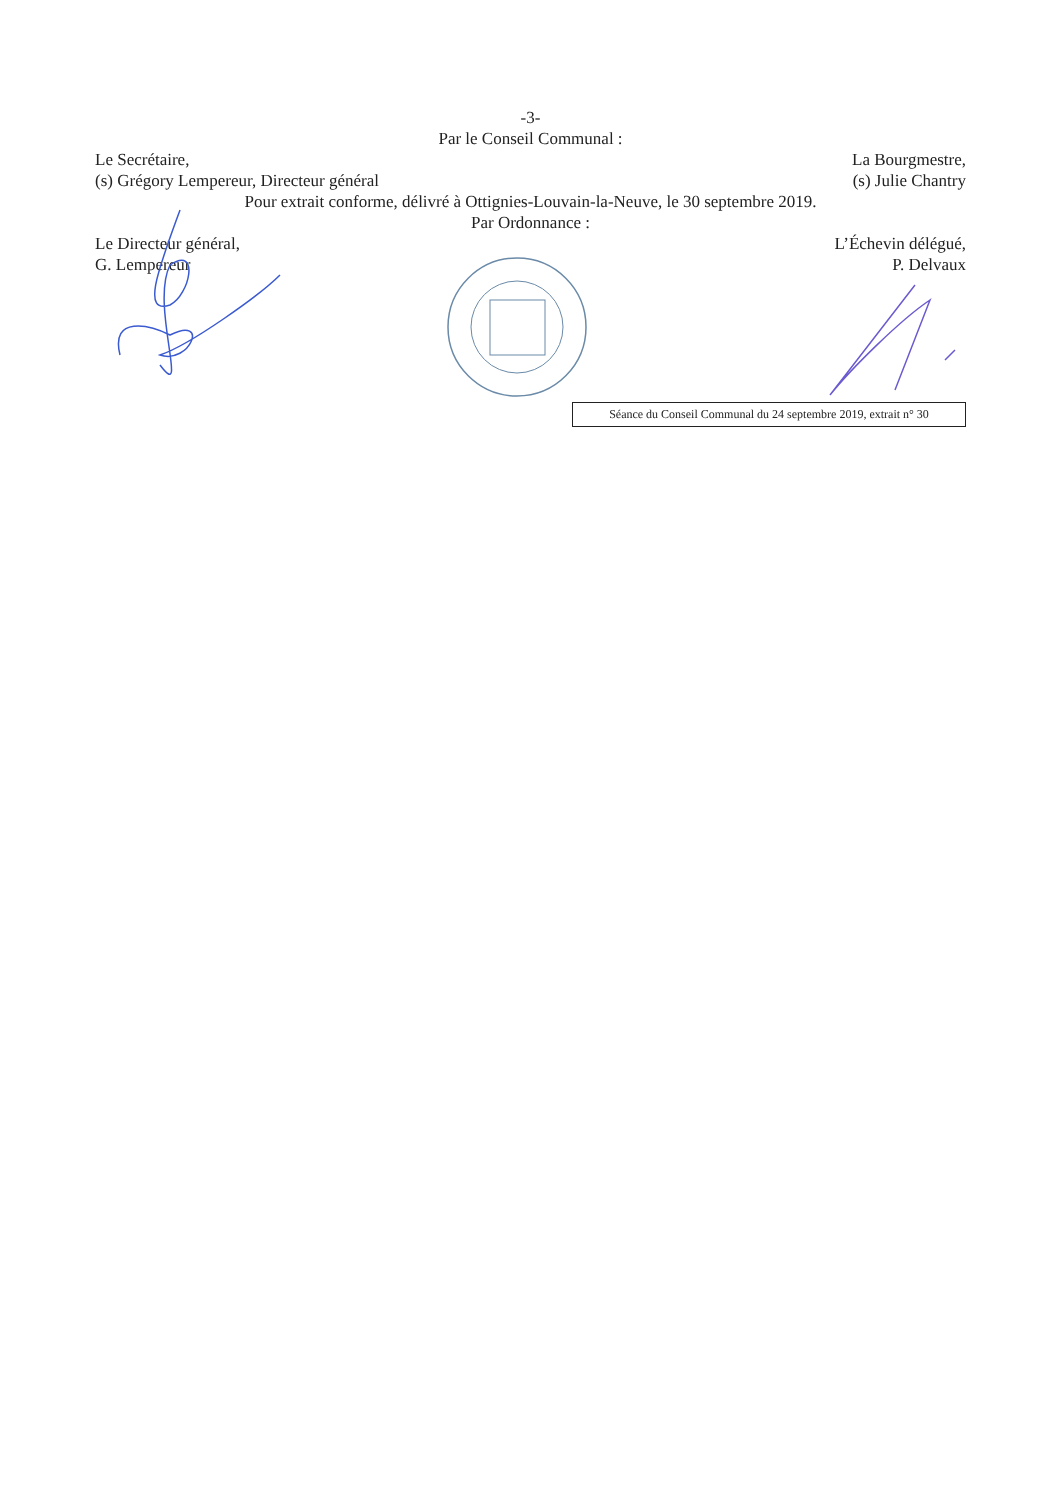-3-
Par le Conseil Communal :
Le Secrétaire,
(s) Grégory Lempereur, Directeur général
La Bourgmestre,
(s) Julie Chantry
Pour extrait conforme, délivré à Ottignies-Louvain-la-Neuve, le 30 septembre 2019.
Par Ordonnance :
Le Directeur général,
G. Lempereur
L’Échevin délégué,
P. Delvaux
Séance du Conseil Communal du 24 septembre 2019, extrait n° 30